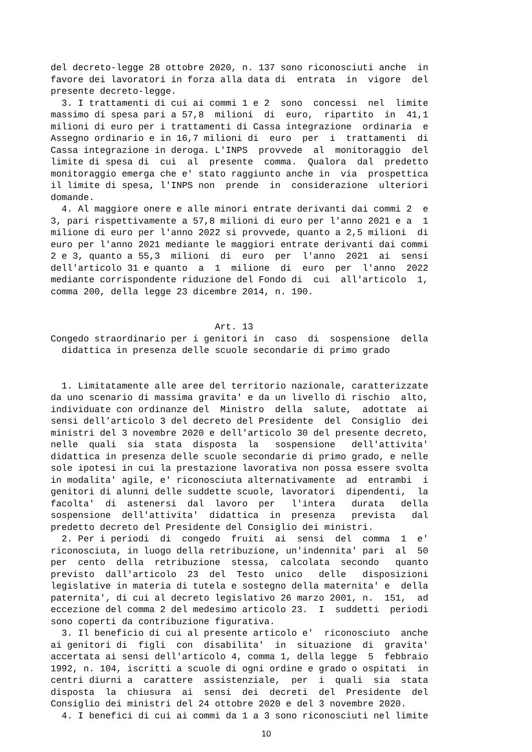del decreto-legge 28 ottobre 2020, n. 137 sono riconosciuti anche  in
favore dei lavoratori in forza alla data di  entrata  in  vigore  del
presente decreto-legge.
  3. I trattamenti di cui ai commi 1 e 2  sono  concessi  nel  limite
massimo di spesa pari a 57,8  milioni  di  euro,  ripartito  in  41,1
milioni di euro per i trattamenti di Cassa integrazione  ordinaria  e
Assegno ordinario e in 16,7 milioni di  euro  per  i  trattamenti  di
Cassa integrazione in deroga. L'INPS  provvede  al  monitoraggio  del
limite di spesa di  cui  al  presente  comma.  Qualora  dal  predetto
monitoraggio emerga che e' stato raggiunto anche in  via  prospettica
il limite di spesa, l'INPS non  prende  in  considerazione  ulteriori
domande.
  4. Al maggiore onere e alle minori entrate derivanti dai commi 2  e
3, pari rispettivamente a 57,8 milioni di euro per l'anno 2021 e a  1
milione di euro per l'anno 2022 si provvede, quanto a 2,5 milioni  di
euro per l'anno 2021 mediante le maggiori entrate derivanti dai commi
2 e 3, quanto a 55,3  milioni  di  euro  per  l'anno  2021  ai  sensi
dell'articolo 31 e quanto  a  1  milione  di  euro  per  l'anno  2022
mediante corrispondente riduzione del Fondo di  cui  all'articolo  1,
comma 200, della legge 23 dicembre 2014, n. 190.


                              Art. 13
Congedo straordinario per i genitori in  caso  di  sospensione  della
  didattica in presenza delle scuole secondarie di primo grado


  1. Limitatamente alle aree del territorio nazionale, caratterizzate
da uno scenario di massima gravita' e da un livello di rischio  alto,
individuate con ordinanze del  Ministro  della  salute,  adottate  ai
sensi dell'articolo 3 del decreto del Presidente  del  Consiglio  dei
ministri del 3 novembre 2020 e dell'articolo 30 del presente decreto,
nelle  quali  sia  stata  disposta  la   sospensione   dell'attivita'
didattica in presenza delle scuole secondarie di primo grado, e nelle
sole ipotesi in cui la prestazione lavorativa non possa essere svolta
in modalita' agile, e' riconosciuta alternativamente  ad  entrambi  i
genitori di alunni delle suddette scuole, lavoratori  dipendenti,  la
facolta'  di  astenersi  dal  lavoro  per   l'intera   durata   della
sospensione  dell'attivita'  didattica  in  presenza   prevista   dal
predetto decreto del Presidente del Consiglio dei ministri.
  2. Per i periodi  di  congedo  fruiti  ai  sensi  del  comma  1  e'
riconosciuta, in luogo della retribuzione, un'indennita' pari  al  50
per  cento  della  retribuzione  stessa,  calcolata  secondo   quanto
previsto  dall'articolo  23  del  Testo  unico   delle   disposizioni
legislative in materia di tutela e sostegno della maternita' e  della
paternita', di cui al decreto legislativo 26 marzo 2001, n.  151,  ad
eccezione del comma 2 del medesimo articolo 23.  I  suddetti  periodi
sono coperti da contribuzione figurativa.
  3. Il beneficio di cui al presente articolo e'  riconosciuto  anche
ai genitori di  figli  con  disabilita'  in  situazione  di  gravita'
accertata ai sensi dell'articolo 4, comma 1, della legge  5  febbraio
1992, n. 104, iscritti a scuole di ogni ordine e grado o ospitati  in
centri diurni a  carattere  assistenziale,  per  i  quali  sia  stata
disposta  la  chiusura  ai  sensi  dei  decreti  del  Presidente  del
Consiglio dei ministri del 24 ottobre 2020 e del 3 novembre 2020.
  4. I benefici di cui ai commi da 1 a 3 sono riconosciuti nel limite
10